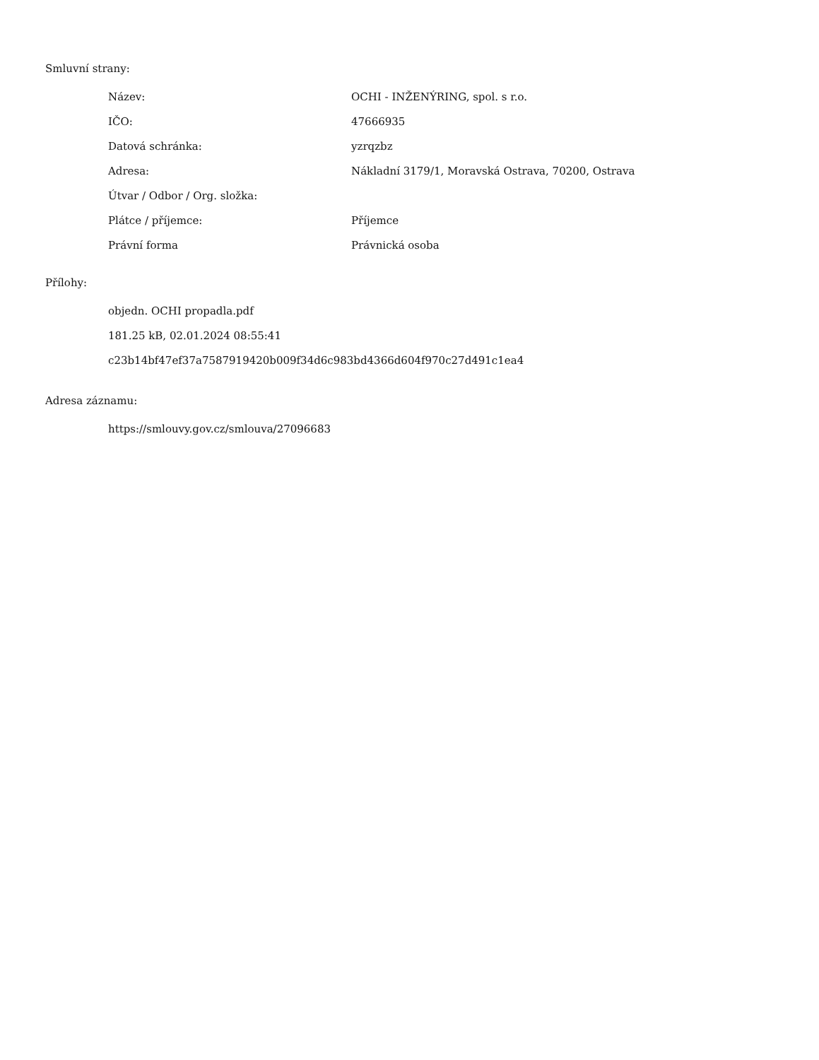Smluvní strany:
| Název: | OCHI - INŽENÝRING, spol. s r.o. |
| IČO: | 47666935 |
| Datová schránka: | yzrqzbz |
| Adresa: | Nákladní 3179/1, Moravská Ostrava, 70200, Ostrava |
| Útvar / Odbor / Org. složka: | |
| Plátce / příjemce: | Příjemce |
| Právní forma | Právnická osoba |
Přílohy:
objedn. OCHI propadla.pdf
181.25 kB, 02.01.2024 08:55:41
c23b14bf47ef37a7587919420b009f34d6c983bd4366d604f970c27d491c1ea4
Adresa záznamu:
https://smlouvy.gov.cz/smlouva/27096683